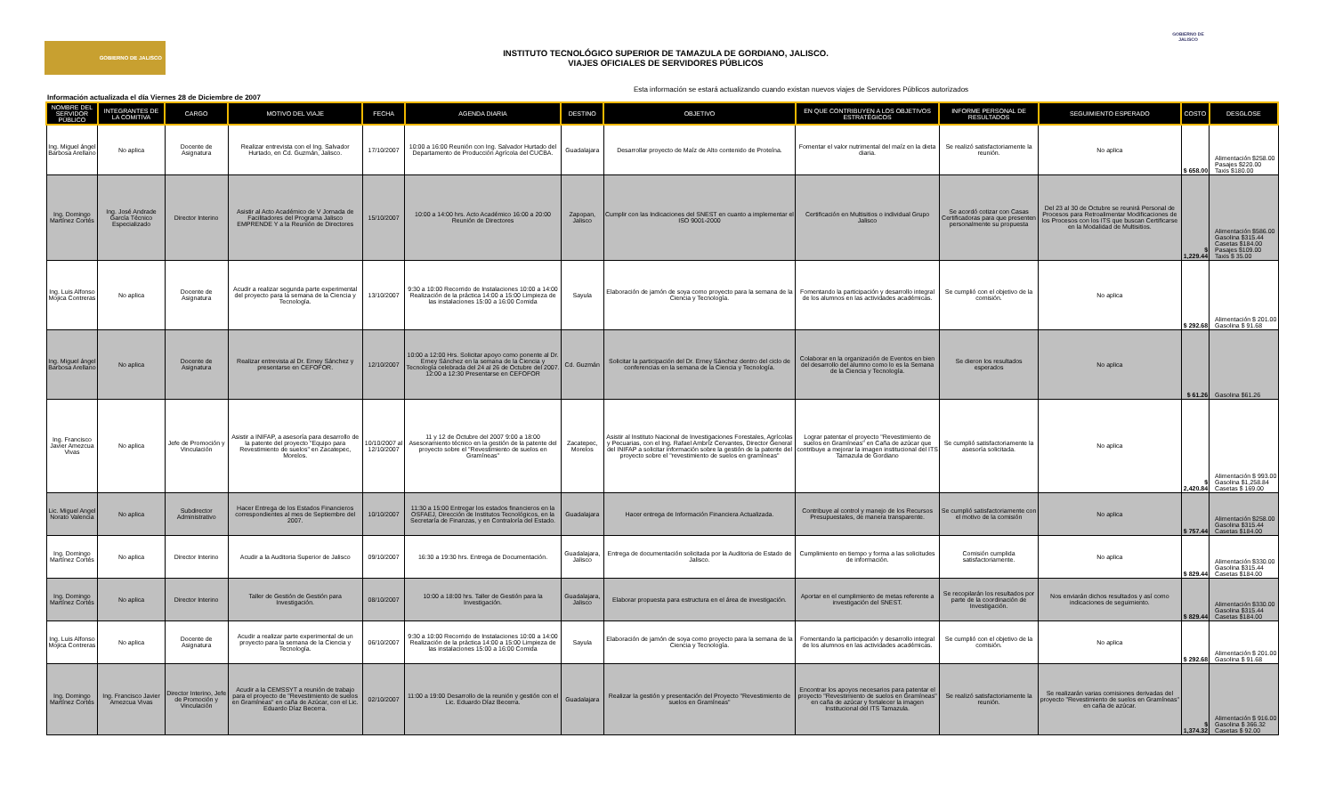GOBIERNO DE JALISCO
INSTITUTO TECNOLÓGICO SUPERIOR DE TAMAZULA DE GORDIANO, JALISCO.
VIAJES OFICIALES DE SERVIDORES PÚBLICOS
GOBIERNO DE JALISCO
Esta información se estará actualizando cuando existan nuevos viajes de Servidores Públicos autorizados
Información actualizada el día Viernes 28 de Diciembre de 2007
| NOMBRE DEL SERVIDOR PÚBLICO | INTEGRANTES DE LA COMITIVA | CARGO | MOTIVO DEL VIAJE | FECHA | AGENDA DIARIA | DESTINO | OBJETIVO | EN QUE CONTRIBUYEN A LOS OBJETIVOS ESTRATÉGICOS | INFORME PERSONAL DE RESULTADOS | SEGUIMIENTO ESPERADO | COSTO | DESGLOSE |
| --- | --- | --- | --- | --- | --- | --- | --- | --- | --- | --- | --- | --- |
| Ing. Miguel ángel Barbosa Arellano | No aplica | Docente de Asignatura | Realizar entrevista con el Ing. Salvador Hurtado, en Cd. Guzmán, Jalisco. | 17/10/2007 | 10:00 a 16:00 Reunión con Ing. Salvador Hurtado del Departamento de Producción Agrícola del CUCBA. | Guadalajara | Desarrollar proyecto de Maíz de Alto contenido de Proteína. | Fomentar el valor nutrimental del maíz en la dieta diaria. | Se realizó satisfactoriamente la reunión. | No aplica | $ 658.00 | Alimentación $258.00 Pasajes $220.00 Taxis $180.00 |
| Ing. Domingo Martínez Cortés | Ing. José Andrade García Técnico Especializado | Director Interino | Asistir al Acto Académico de V Jornada de Facilitadores del Programa Jalisco EMPRENDE Y a la Reunión de Directores | 15/10/2007 | 10:00 a 14:00 hrs. Acto Académico 16:00 a 20:00 Reunión de Directores | Zapopan, Jalisco | Cumplir con las Indicaciones del SNEST en cuanto a implementar el ISO 9001-2000 | Certificación en Multisitios o individual Grupo Jalisco | Se acordó cotizar con Casas Certificadoras para que presenten personalmente su propuesta | Del 23 al 30 de Octubre se reunirá Personal de Procesos para Retroalimentar Modificaciones de los Procesos con los ITS que buscan Certificarse en la Modalidad de Multisitios. | $ 1,229.44 | Alimentación $586.00 Gasolina $315.44 Casetas $184.00 Pasajes $109.00 Taxis $ 35.00 |
| Ing. Luis Alfonso Mojica Contreras | No aplica | Docente de Asignatura | Acudir a realizar segunda parte experimental del proyecto para la semana de la Ciencia y Tecnología. | 13/10/2007 | 9:30 a 10:00 Recorrido de Instalaciones 10:00 a 14:00 Realización de la práctica 14:00 a 15:00 Limpieza de las instalaciones 15:00 a 16:00 Comida | Sayula | Elaboración de jamón de soya como proyecto para la semana de la Ciencia y Tecnología. | Fomentando la participación y desarrollo integral de los alumnos en las actividades académicas. | Se cumplió con el objetivo de la comisión. | No aplica | $ 292.68 | Alimentación $ 201.00 Gasolina $ 91.68 |
| Ing. Miguel ángel Barbosa Arellano | No aplica | Docente de Asignatura | Realizar entrevista al Dr. Erney Sánchez y presentarse en CEFOFOR. | 12/10/2007 | 10:00 a 12:00 Hrs. Solicitar apoyo como ponente al Dr. Erney Sánchez en la semana de la Ciencia y Tecnología celebrada del 24 al 26 de Octubre del 2007. 12:00 a 12:30 Presentarse en CEFOFOR | Cd. Guzmán | Solicitar la participación del Dr. Erney Sánchez dentro del ciclo de conferencias en la semana de la Ciencia y Tecnología. | Colaborar en la organización de Eventos en bien del desarrollo del alumno como lo es la Semana de la Ciencia y Tecnología. | Se dieron los resultados esperados | No aplica | $ 61.26 | Gasolina $61.26 |
| Ing. Francisco Javier Amezcua Vivas | No aplica | Jefe de Promoción y Vinculación | Asistir a INIFAP, a asesoría para desarrollo de la patente del proyecto "Equipo para Revestimiento de suelos" en Zacatepec, Morelos. | 10/10/2007 al 12/10/2007 | 11 y 12 de Octubre del 2007 9:00 a 18:00 Asesoramiento técnico en la gestión de la patente del proyecto sobre el "Revestimiento de suelos en Gramíneas" | Zacatepec, Morelos | Asistir al Instituto Nacional de Investigaciones Forestales, Agrícolas y Pecuarias, con el Ing. Rafael Ambríz Cervantes, Director General del INIFAP a solicitar información sobre la gestión de la patente del proyecto sobre el "revestimiento de suelos en gramíneas" | Lograr patentar el proyecto "Revestimiento de suelos en Gramíneas" en Caña de azúcar que contribuye a mejorar la imagen institucional del ITS Tamazula de Gordiano | Se cumplió satisfactoriamente la asesoría solicitada. | No aplica | $ 2,420.84 | Alimentación $ 993.00 Gasolina $1,258.84 Casetas $ 169.00 |
| Lic. Miguel Angel Norato Valencia | No aplica | Subdirector Administrativo | Hacer Entrega de los Estados Financieros correspondientes al mes de Septiembre del 2007. | 10/10/2007 | 11:30 a 15:00 Entregar los estados financieros en la OSFAEJ, Dirección de Institutos Tecnológicos, en la Secretaría de Finanzas, y en Contraloría del Estado. | Guadalajara | Hacer entrega de Información Financiera Actualizada. | Contribuye al control y manejo de los Recursos Presupuestales, de manera transparente. | Se cumplió satisfactoriamente con el motivo de la comisión | No aplica | $ 757.44 | Alimentación $258.00 Gasolina $315.44 Casetas $184.00 |
| Ing. Domingo Martínez Cortés | No aplica | Director Interino | Acudir a la Auditoria Superior de Jalisco | 09/10/2007 | 16:30 a 19:30 hrs. Entrega de Documentación. | Guadalajara, Jalisco | Entrega de documentación solicitada por la Auditoria de Estado de Jalisco. | Cumplimiento en tiempo y forma a las solicitudes de información. | Comisión cumplida satisfactoriamente. | No aplica | $ 829.44 | Alimentación $330.00 Gasolina $315.44 Casetas $184.00 |
| Ing. Domingo Martínez Cortés | No aplica | Director Interino | Taller de Gestión de Gestión para Investigación. | 08/10/2007 | 10:00 a 18:00 hrs. Taller de Gestión para la Investigación. | Guadalajara, Jalisco | Elaborar propuesta para estructura en el área de investigación. | Aportar en el cumplimiento de metas referente a investigación del SNEST. | Se recopilarán los resultados por parte de la coordinación de Investigación. | Nos enviarán dichos resultados y así como indicaciones de seguimiento. | $ 829.44 | Alimentación $330.00 Gasolina $315.44 Casetas $184.00 |
| Ing. Luis Alfonso Mojica Contreras | No aplica | Docente de Asignatura | Acudir a realizar parte experimental de un proyecto para la semana de la Ciencia y Tecnología. | 06/10/2007 | 9:30 a 10:00 Recorrido de Instalaciones 10:00 a 14:00 Realización de la práctica 14:00 a 15:00 Limpieza de las instalaciones 15:00 a 16:00 Comida | Sayula | Elaboración de jamón de soya como proyecto para la semana de la Ciencia y Tecnología. | Fomentando la participación y desarrollo integral de los alumnos en las actividades académicas. | Se cumplió con el objetivo de la comisión. | No aplica | $ 292.68 | Alimentación $ 201.00 Gasolina $ 91.68 |
| Ing. Domingo Martínez Cortés | Ing. Francisco Javier Amezcua Vivas | Director Interino, Jefe de Promoción y Vinculación | Acudir a la CEMSSYT a reunión de trabajo para el proyecto de "Revestimiento de suelos en Gramíneas" en caña de Azúcar, con el Lic. Eduardo Díaz Becerra. | 02/10/2007 | 11:00 a 19:00 Desarrollo de la reunión y gestión con el Lic. Eduardo Díaz Becerra. | Guadalajara | Realizar la gestión y presentación del Proyecto "Revestimiento de suelos en Gramíneas" | Encontrar los apoyos necesarios para patentar el proyecto "Revestimiento de suelos en Gramíneas" en caña de azúcar y fortalecer la imagen Institucional del ITS Tamazula. | Se realizó satisfactoriamente la reunión. | Se realizarán varias comisiones derivadas del proyecto "Revestimiento de suelos en Gramíneas" en caña de azúcar. | $ 1,374.32 | Alimentación $ 916.00 Gasolina $ 366.32 Casetas $ 92.00 |